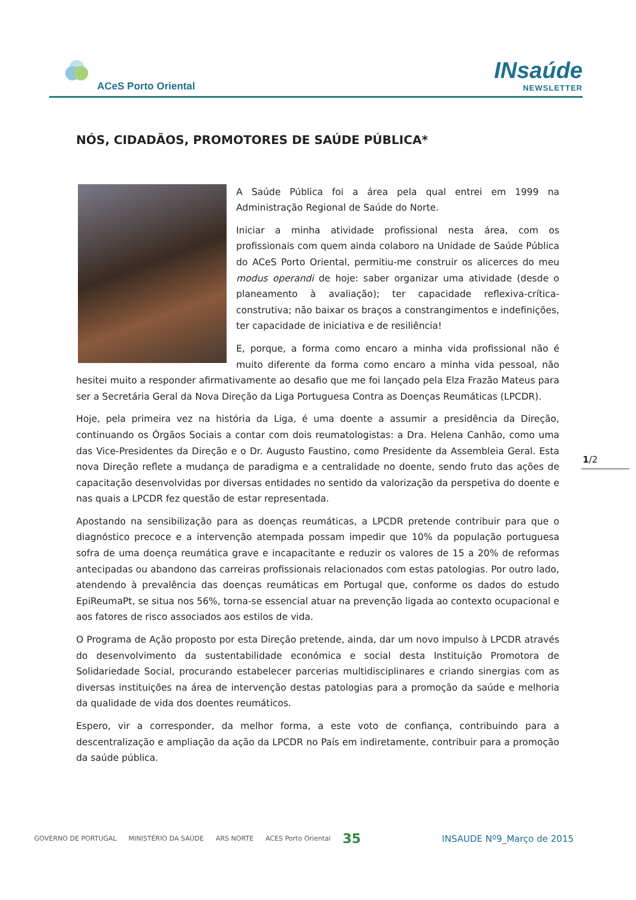ACeS Porto Oriental
INsaúde
NEWSLETTER
NÓS, CIDADÃOS, PROMOTORES DE SAÚDE PÚBLICA*
A Saúde Pública foi a área pela qual entrei em 1999 na Administração Regional de Saúde do Norte.
Iniciar a minha atividade profissional nesta área, com os profissionais com quem ainda colaboro na Unidade de Saúde Pública do ACeS Porto Oriental, permitiu-me construir os alicerces do meu modus operandi de hoje: saber organizar uma atividade (desde o planeamento à avaliação); ter capacidade reflexiva-crítica-construtiva; não baixar os braços a constrangimentos e indefinições, ter capacidade de iniciativa e de resiliência!
E, porque, a forma como encaro a minha vida profissional não é muito diferente da forma como encaro a minha vida pessoal, não hesitei muito a responder afirmativamente ao desafio que me foi lançado pela Elza Frazão Mateus para ser a Secretária Geral da Nova Direção da Liga Portuguesa Contra as Doenças Reumáticas (LPCDR).
Hoje, pela primeira vez na história da Liga, é uma doente a assumir a presidência da Direção, continuando os Órgãos Sociais a contar com dois reumatologistas: a Dra. Helena Canhão, como uma das Vice-Presidentes da Direção e o Dr. Augusto Faustino, como Presidente da Assembleia Geral. Esta nova Direção reflete a mudança de paradigma e a centralidade no doente, sendo fruto das ações de capacitação desenvolvidas por diversas entidades no sentido da valorização da perspetiva do doente e nas quais a LPCDR fez questão de estar representada.
Apostando na sensibilização para as doenças reumáticas, a LPCDR pretende contribuir para que o diagnóstico precoce e a intervenção atempada possam impedir que 10% da população portuguesa sofra de uma doença reumática grave e incapacitante e reduzir os valores de 15 a 20% de reformas antecipadas ou abandono das carreiras profissionais relacionados com estas patologias. Por outro lado, atendendo à prevalência das doenças reumáticas em Portugal que, conforme os dados do estudo EpiReumaPt, se situa nos 56%, torna-se essencial atuar na prevenção ligada ao contexto ocupacional e aos fatores de risco associados aos estilos de vida.
O Programa de Ação proposto por esta Direção pretende, ainda, dar um novo impulso à LPCDR através do desenvolvimento da sustentabilidade económica e social desta Instituição Promotora de Solidariedade Social, procurando estabelecer parcerias multidisciplinares e criando sinergias com as diversas instituições na área de intervenção destas patologias para a promoção da saúde e melhoria da qualidade de vida dos doentes reumáticos.
Espero, vir a corresponder, da melhor forma, a este voto de confiança, contribuindo para a descentralização e ampliação da ação da LPCDR no País em indiretamente, contribuir para a promoção da saúde pública.
1/2
GOVERNO DE PORTUGAL MINISTÉRIO DA SAÚDE ARS NORTE ACES Porto Oriental 35 INSAUDE Nº9_Março de 2015